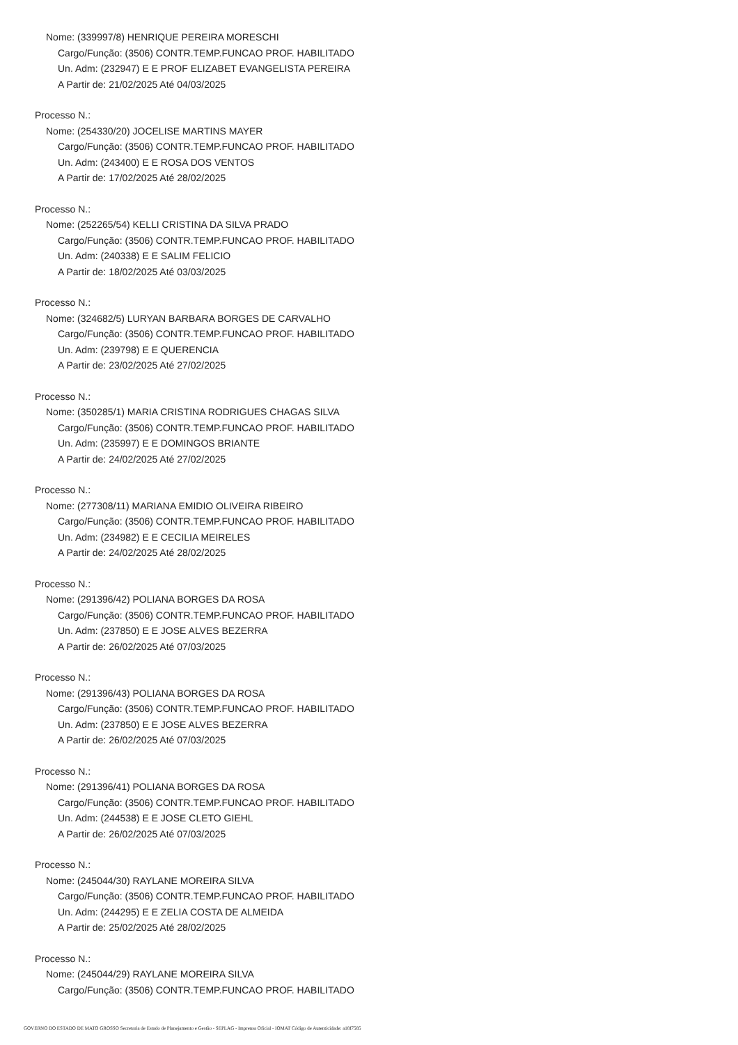Nome: (339997/8) HENRIQUE PEREIRA MORESCHI
Cargo/Função: (3506) CONTR.TEMP.FUNCAO PROF. HABILITADO
Un. Adm: (232947) E E PROF ELIZABET EVANGELISTA PEREIRA
A Partir de: 21/02/2025 Até 04/03/2025
Processo N.:
Nome: (254330/20) JOCELISE MARTINS MAYER
Cargo/Função: (3506) CONTR.TEMP.FUNCAO PROF. HABILITADO
Un. Adm: (243400) E E ROSA DOS VENTOS
A Partir de: 17/02/2025 Até 28/02/2025
Processo N.:
Nome: (252265/54) KELLI CRISTINA DA SILVA PRADO
Cargo/Função: (3506) CONTR.TEMP.FUNCAO PROF. HABILITADO
Un. Adm: (240338) E E SALIM FELICIO
A Partir de: 18/02/2025 Até 03/03/2025
Processo N.:
Nome: (324682/5) LURYAN BARBARA BORGES DE CARVALHO
Cargo/Função: (3506) CONTR.TEMP.FUNCAO PROF. HABILITADO
Un. Adm: (239798) E E QUERENCIA
A Partir de: 23/02/2025 Até 27/02/2025
Processo N.:
Nome: (350285/1) MARIA CRISTINA RODRIGUES CHAGAS SILVA
Cargo/Função: (3506) CONTR.TEMP.FUNCAO PROF. HABILITADO
Un. Adm: (235997) E E DOMINGOS BRIANTE
A Partir de: 24/02/2025 Até 27/02/2025
Processo N.:
Nome: (277308/11) MARIANA EMIDIO OLIVEIRA RIBEIRO
Cargo/Função: (3506) CONTR.TEMP.FUNCAO PROF. HABILITADO
Un. Adm: (234982) E E CECILIA MEIRELES
A Partir de: 24/02/2025 Até 28/02/2025
Processo N.:
Nome: (291396/42) POLIANA BORGES DA ROSA
Cargo/Função: (3506) CONTR.TEMP.FUNCAO PROF. HABILITADO
Un. Adm: (237850) E E JOSE ALVES BEZERRA
A Partir de: 26/02/2025 Até 07/03/2025
Processo N.:
Nome: (291396/43) POLIANA BORGES DA ROSA
Cargo/Função: (3506) CONTR.TEMP.FUNCAO PROF. HABILITADO
Un. Adm: (237850) E E JOSE ALVES BEZERRA
A Partir de: 26/02/2025 Até 07/03/2025
Processo N.:
Nome: (291396/41) POLIANA BORGES DA ROSA
Cargo/Função: (3506) CONTR.TEMP.FUNCAO PROF. HABILITADO
Un. Adm: (244538) E E JOSE CLETO GIEHL
A Partir de: 26/02/2025 Até 07/03/2025
Processo N.:
Nome: (245044/30) RAYLANE MOREIRA SILVA
Cargo/Função: (3506) CONTR.TEMP.FUNCAO PROF. HABILITADO
Un. Adm: (244295) E E ZELIA COSTA DE ALMEIDA
A Partir de: 25/02/2025 Até 28/02/2025
Processo N.:
Nome: (245044/29) RAYLANE MOREIRA SILVA
Cargo/Função: (3506) CONTR.TEMP.FUNCAO PROF. HABILITADO
GOVERNO DO ESTADO DE MATO GROSSO Secretaria de Estado de Planejamento e Gestão - SEPLAG - Imprensa Oficial - IOMAT Código de Autenticidade: a18f7585